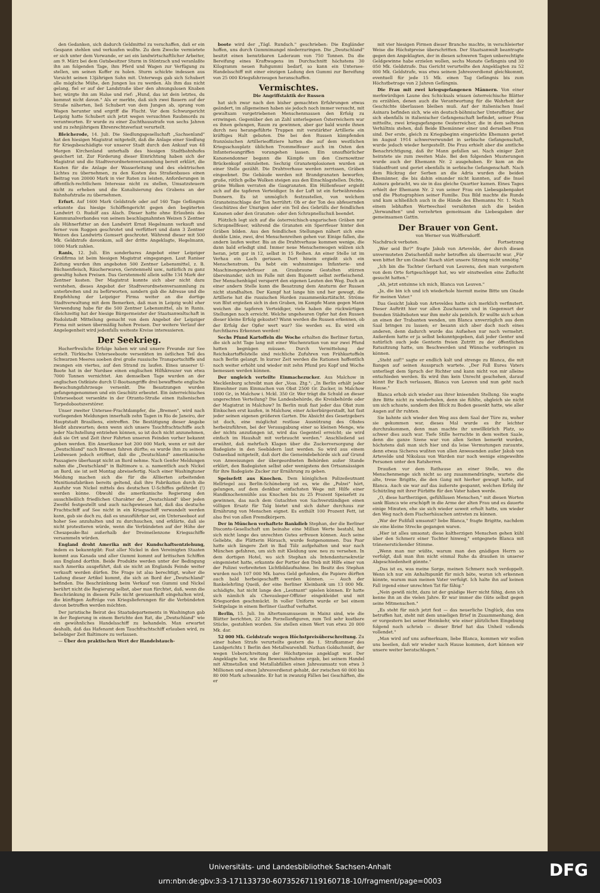den Gedanken, sich dadurch Geldmittel zu verschaffen, daß er ein Gespann stehlen und verkaufen wollte. Zu dem Zwecke vermietete er sich unter dem Vorwande, er sei ein landwirtschaftlicher Arbeiter, am 9. März bei dem Gutsbesitzer Sturm in Stöntzsch und veranlaßte ihn am folgenden Tage, ihm Pferd und Wagen zur Verfügung zu stellen, um seinen Koffer zu holen. Sturm schickte indessen aus Vorsicht seinen 13jährigen Sohn mit. Unterwegs gab sich Schubert alle mögliche Mühe, den Jungen los zu werden. Als ihm das nicht gelang, fiel er auf der Landstraße über den ahnungslosen Knaben her, würgte ihn am Halse und rief: „Hund, das ist dein letztes, du kommst nicht davon." Als er merkte, daß sich zwei Bauern auf der Straße näherten, ließ Schubert von dem Jungen ab, sprang vom Wagen herunter und ergriff die Flucht. Vor dem Schwurgericht Leipzig hatte Schubert sich jetzt wegen versuchten Raubmords zu verantworten. Er wurde zu einer Zuchthausstrafe von sechs Jahren und zu zehnjährigem Ehrenrechtsverlust verurteilt.
Bleicherode, 14. Juli. Die Siedlungsgesellschaft „Sachsenland" hat den hiesigen Magistrat mitgeteilt, daß die Anlage einer Siedlung für Kriegsbeschädigte vor unserer Stadt durch den Ankauf von 48 Morgen Kirchenland unterhalb des hiesigen Stadtbahnhofes gesichert ist. Zur Förderung dieser Einrichtung haben sich der Magistrat und die Stadtverordnetenversammlung bereit erklärt, die Kosten für die Anlage der Wasserleitung und des elektrischen Lichtes zu übernehmen, zu den Kosten des Straßenbaues einen Beitrag von 20000 Mark in vier Raten zu leisten, Anforderungen in öffentlich-rechtlichem Interesse nicht zu stellen, Umsatzsteuern nicht zu erheben und die Kanalisierung des Grabens an der Bahnhofstraße zu übernehmen.
Erfurt. Auf 1600 Mark Geldstrafe oder auf 160 Tage Gefängnis erkannte das hiesige Schöffengericht gegen den begüterten Landwirt O. Rudolf aus Alach. Dieser hatte ohne Erlaubnis des Kommunalverbandes von seinem beschlagnahmten Weizen 5 Zentner als Hühnerfutter an den Landwirt Ernst Hegelmann verkauft und ferner vom Roggen geschrotet und verfüttert und dann 3 Zentner Weizen des Landwirts Gomsert geschrotet. Während dieser mit 500 Mk. Geldstrafe davonkam, soll der dritte Angeklagte, Hegelmann, 1000 Mark zahlen.
Ranis, 12. Juli. Ein sonderbares Angebot einer Leipziger Großfirma ist beim hiesigen Magistrat eingegangen. Laut Raniser Zeitung wurden ihm angeboten 500 Zentner Lebensmittel, z. B. Büchsenfleisch, Räucherwaren, Gerstenmehl usw., natürlich zu ganz gewaltig hohen Preisen. Das Gerstenmehl allein sollte 134 Mark der Zentner kosten. Der Magistrat konnte sich aber nicht dazu verstehen, dieses Angebot der Stadtverordnetenversammlung zu unterbreiten und zu befürworten, sondern gab die Adresse und die Empfehlung der Leipziger Firma weiter an die dortige Stadtverwaltung mit dem Bemerken, daß man in Leipzig wohl eher Verwendung habe für die 500 Zentner Lebensmittel, als in Ranis. Gleichzeitig hat der hiesige Bürgermeister der Staatsanwaltschaft in Rudolstadt Mitteilung gemacht von dem Angebot der Leipziger Firma mit seinen übermäßig hohen Preisen. Der weitere Verlauf der Angelegenheit wird jedenfalls weiteste Kreise interessieren.
Der Seekrieg.
Hocherfreuliche Erfolge haben wir und unsere Freunde zur See erzielt. Türkische Unterseeboote versenkten im östlichen Teil des Schwarzen Meeres soeben drei große russische Transportschiffe und zwangen ein viertes, auf den Strand zu laufen. Eines unserer U-Boote hat in der Nordsee einen englischen Hilfskreuzer von etwa 7000 Tonnen vernichtet. Am demselben Tage wurden an der englischen Ostküste durch U-Bootsangriffe drei bewaffnete englische Bewachungsfahrzeuge versenkt. Die Besatzungen wurden gefangengenommen und ein Geschütz erbeutet. Ein österreichisches Unterseeboot versenkte in der Otranto-Straße einen italienischen Torpedobootszerstörer.
Unser zweiter Untersee-Frachtdampfer, die „Bremen", wird nach vorliegenden Meldungen innerhalb zehn Tagen in Rio de Janeiro, der Hauptstadt Brasiliens, eintreffen. Die Bestätigung dieser Angabe bleibt abzuwarten; denn wenn sich unsere Tauchfrachtschiffe auch jeder Nachstellung entziehen können, so ist doch nicht anzunehmen, daß sie Ort und Zeit ihrer Fahrten unseren Feinden vorher bekannt geben werden. Ein Amerikaner bot 200 000 Mark, wenn er mit der „Deutschland" nach Bremen fahren dürfte; es wurde ihm zu seinem Leidwesen jedoch eröffnet, daß die „Deutschland" amerikanische Passagiere überhaupt nicht an Bord nehme. Nach Genfer Meldungen nahm die „Deutschland" in Baltimore u. a. namentlich auch Nickel an Bord, sie ist seit Montag abreisefertig. Nach einer Washingtoner Meldung machen sich die für die Alliierten arbeitenden Munitionsfabriken bereits geltend, daß ihre Fabrikation durch die Ausfuhr von Nickel mittels des deutschen U-Schiffes gefährdet (!) werden könne. Obwohl die amerikanische Regierung den ausschließlich friedlichen Charakter der „Deutschland" über jeden Zweifel festgestellt und auch nachgewiesen hat, daß das deutsche Frachtschiff auf See nicht in ein Kriegsschiff verwandelt werden kann, gab sie doch zu, daß es unausführbar sei, ein Unterseeboot auf hoher See anzuhalten und zu durchsuchen, und erklärte, daß sie nicht protestieren würde, wenn die Verbündeten auf der Höhe der Chesapeake-Bai außerhalb der Dreimeilenzone Kriegsschiffe versammeln würden.
England droht Amerika mit der Kundschaftsentziehung, indem es bekanntgibt: Fast aller Nickel in den Vereinigten Staaten kommt aus Kanada und aller Gummi kommt auf britischen Schiffen aus England dorthin. Beide Produkte werden unter der Bedingung nach Amerika ausgeführt, daß sie nicht an Englands Feinde weiter verkauft werden dürfen. Die Frage ist also berechtigt, woher die Ladung dieser Artikel kommt, die sich an Bord der „Deutschland" befinden. Die Beschränkung beim Verkauf von Gummi und Nickel berührt nicht die Regierung selbst, aber man fürchtet, daß, wenn die Beschränkung in diesem Falle nicht gewissenhaft eingehalten wird, die künftigen Aufträge von Kriegslieferungen für die Verbündeten davon betroffen werden möchten.
Der juristische Beirat des Staatsdepartements in Washington gab in der Regierung in einem Berichte den Rat, die „Deutschland" wie ein gewöhnliches Handelsschiff zu behandeln. Man erwartet deshalb, daß das Hafenamt dem Tauchfrachtschiff erlauben wird, zu beliebiger Zeit Baltimore zu verlassen.
— Über den praktischen Wert der Handelstauch-
boote wird der „Tägl. Rundsch." geschrieben: Die Engländer hoffen, uns durch Gummimangel niederzuringen. Die „Deutschland" besitzt einen benutzbaren Laderaum von 750 Tonnen. Da die Bereifung eines Kraftwagens im Durchschnitt höchstens 30 Kilogramm neuen Rohgummi bedarf, so kann ein Untersee-Handelsschiff mit einer einzigen Ladung den Gummi zur Bereifung von 25 000 Kriegsfahrzeugen heranschaffen.
Vermischtes.
Die Angriffstaktik der Russen
hat sich zwar nach den bisher gemachten Erfahrungen etwas geändert, im allgemeinen haben sie jedoch noch immer versucht, mit gewaltsam vorgetriebenen Menschenmassen den Erfolg zu erzwingen. Gegenüber den an Zahl unterlegenen Österreichern war es ihnen gelungen, Raum zu gewinnen, aber gar bald wurde ihnen durch neu herangeführte Truppen mit verstärkter Artillerie ein kräftiges Halt geboten. Die bei den Russen kämpfenden französischen Artillerieoffiziere hatten die auf dem westlichen Kriegsschauplatz üblichen Trommelfeuer auch im Osten den Infanterieangriffen vorangehen lassen. Ein unaufhörlicher Kanonendonner begann die Kämpfe um den Czernowitzer Brückenkopf einzuleiten. Sechzig Granatexplosionen wurden an einer Stelle gezählt. Die Drahtverhaue werden zerrissen, Gräben eingeebnet. Die Gebäude werden mit Brandgranaten beworfen; große, rötlich gelbe Wolken steigen aus den Einschlagstellen. Dichte, grüne Wolken verraten die Gasgranaten. Ein Höllenfeuer ergießt sich auf die tapferen Verteidiger. In der Luft ist ein fortwährendes Donnern. Es ist unmöglich festzustellen, von welchem Granateinschlage der Ton herrührt: Ob er der Ton des abfeuernden Geschützes der Unsrigen oder ein Teil des Gebrülls der feindlichen Kanonen oder den Granaten- oder den Schrapnellschuß beendet.
Plötzlich legt sich auf die österreichisch-ungarischen Gräben nur Schrapnellfeuer, während die Granaten ein Sperrfeuer hinter den Gräben bilden. Aus den feindlichen Stellungen nähert sich eine dunkle Linie, zwei, drei Menschenreihen gehen vor. Einige fallen, die andern laufen weiter. Bis an die Drahtverhaue kommen wenige, die dann bald erledigt sind. Immer neue Menschenwogen wälzen sich heran, jetzt gar in 12, selbst in 15 Reihen. An einer Stelle ist im Verhau ein Loch gerissen. Dort hinein ergießt sich ein Menschenstrom. Da hebt ein wahnsinniges Infanterie- und Maschinengewehrfeuer an. Graubraune Gestalten stürzen übereinander, sich im Falle mit dem Bajonett selbst zerfleischend. Der Menschenhügel versperrt den eigenen Leuten den Weg. Doch an einer andern Stelle kann die Besatzung dem Ansturm der Russen nicht standhalten. Der Kampf hat lange hin und her gewogt, die Artillerie hat die russischen Horden zusammenkartätscht. Ströme von Blut ergießen sich in den Graben, im Kampfe Mann gegen Mann weichen die tapferen Verteidiger, viele haben die rückwärtigen Stellungen noch erreicht. Welche ungeheuren Opfer hat den Russen dieser kleine Erfolg gekostet? Wann werden die Russen erkennen, ob der Erfolg der Opfer wert war? Sie werden es. Es wird ein furchtbares Erkennen werden!
Sechs Pfund Kartoffeln die Woche erhalten die Berliner fortan, die sich acht Tage lang mit einer Wochenration von nur zwei Pfund hatten begnügen müssen. Durch Vermittelung der Reichskartoffelstelle sind reichliche Zufuhren von Frühkartoffeln nach Berlin gelangt. In kurzer Zeit werden die Rationen hoffentlich noch weiter erhöht und wieder mit zehn Pfund pro Kopf und Woche bemessen werden können.
Der ungleich verteilte Einmachezucker. Aus Malchow in Mecklenburg schreibt man der „Voss. Ztg.": „In Berlin erhält jeder Einwohner zum Einmachen von Obst 2500 Gr. Zucker, in Malchow 1000 Gr., in Malchow i. Mckl. 350 Gr. Wer trägt die Schuld an dieser ungerechten Verteilung? Die Landesbehörde, die Kreisbehörde oder der Magistrat in Malchow? In Berlin muß fast jeder das Obst zum Einkochen erst kaufen, in Malchow, einer Ackerbürgerstadt, hat fast jeder seinen eigenen größeren Garten. Die Absicht des Gesetzgebers ist doch, eine möglichst restlose Ausnützung des Obstes herbeizuführen, bei der Verausgabung einer so kleinen Menge, wie der nichts anzufangen ist, wird das Gegenteil erreicht; sie wird einfach im Haushalt mit verbraucht werden." Anschließend sei erwähnt, daß mehrfach Klagen über die Zuckerversorgung der Badegäste in den Seebädern laut werden. So wird aus einem Ostseebad mitgeteilt, daß dort die Gemeindebehörde sich auf Grund von Anweisungen der übergeordneten Behörden außer Stande erklärt, den Badegästen selbst oder wenigstens den Ortsansässigen für ihre Badegäste Zucker zur Ernährung zu geben.
Speisefett aus Knochen. Dem königlichen Polizeileutnant Hellriegel aus Berlin-Schöneberg ist es, wie die „Polzei" hört, gelungen, auf dem denkbar einfachsten Wege mit Hilfe einer Handknochenmühle aus Knochen bis zu 25 Prozent Speisefett zu gewinnen, das nach dem Gutachten von Sachverständigen einen völligen Ersatz für Talg bietet und sich daher durchaus zur Ernährung von Menschen eignet. Es enthält 100 Prozent Fett, ist also frei von allen Fremdkörpern.
Der in München verhaftete Bankdieb Stephan, der die Berliner Disconto-Gesellschaft um beinahe eine Million Werte bestahl, hat sich nicht lange des unrechten Gutes erfreuen können. Auch seine Geliebte, die Plätterin Hörasch, wurde festgenommen. Das Paar hatte sich längere Zeit in Bad Tölz aufgehalten und war nach München gefahren, um sich mit Kleidung usw. neu zu versehen. In dem dortigen Hotel, wo sich Stephan als Intendantursekretär eingemietet hatte, erkannte der Portier den Dieb mit Hilfe einer von der Polizei verbreiteten Lichtbildaufnahme. Im Besitz des Stephan wurden noch 107 000 Mk. bares Geld gefunden, die Papiere dürften auch bald herbeigeschafft werden können. — Auch der Bankelehrling Queiß, der eine Berliner Kleinbank um 13 000 Mk. schädigte, hat nicht lange den „Leutnant" spielen können. Er hatte sich nämlich als Chevauleger-Offizier eingekleidet und mit Kriegsorden geschmückt. In voller Uniform wurde er bei einem Sektgelage in einem Berliner Gasthof verhaftet.
Berlin, 15. Juli. Im Altertumsmuseum in Mainz sind, wie die Blätter berichten, 22 alte Porzellanfiguren, zum Teil sehr kostbare Stücke, gestohlen worden. Sie stellen einen Wert von etwa 20 000 Mk. dar.
52 000 Mk. Geldstrafe wegen Höchstpreisüberschreitung. Zu einer hohen Strafe verurteilte gestern die 1. Strafkammer des Landgerichts 1 Berlin den Metallwarenhdl. Nathan Goldschmidt, der wegen Ueberschreitung der Höchstpreise angeklagt war. Der Angeklagte hat, wie die Beweisaufnahme ergab, bei seinem Handel mit Altmetallen und Metallabfällen einen Jahresumsatz von etwa 3 Millionen und einen Jahresverdienst gehabt, der zwischen 60 000 bis 80 000 Mark schwankte. Er hat in zwanzig Fällen bei Geschäften, die er
mit vier hiesigen Firmen dieser Branche machte, in verschleierter Weise die Höchstpreise überschritten. Der Staatsanwalt beantragte gegen den Angeklagten, der in diesen schweren Tagen unberechtigte Geldgewinne habe erzielen wollen, sechs Monate Gefängnis und 30 050 Mk. Geldstrafe. Das Gericht verurteilte den Angeklagten zu 52 000 Mk. Geldstrafe, was etwa seinem Jahresverdienst gleichkommt, eventuell für jede 15 Mk. einen Tag Gefängnis bis zum Höchstbetrage von 2 Jahren Gefängnis.
Die Frau mit zwei kriegsgefangenen Männern. Von einer merkwürdigen Laune des Schicksals wissen österreichische Blätter zu erzählen, denen auch die Verantwortung für die Wahrheit der Geschichte überlassen bleiben muß. Auf der italienischen Insel Asinara befinden sich, wie ein deutsch-böhmischer Unteroffizier, der sich ebenfalls in italienischer Gefangenschaft befindet, seiner Frau mitteilte, zwei kriegsgefangene Oesterreicher, die in dem seltenen Verhältnis stehen, daß Beide Ehemänner einer und derselben Frau sind. Der erste, gleich zu Kriegsbeginn eingerückte Ehemann geriet im August 1914 schwerverwundet in serbische Gefangenschaft, wurde jedoch wieder hergestellt. Die Frau erhielt aber die amtliche Benachrichtigung, daß ihr Mann gefallen sei. Nach einiger Zeit heiratete sie zum zweiten Male. Bei den folgenden Musterungen wurde auch der Ehemann Nr. 2 ausgehoben. Er kam an die Südostfront und geriet ebenfalls in serbische Gefangenschaft. Nach dem Rückzug der Serben an die Adria wurden die beiden Ehemänner, die bis dahin einander nicht kannten, auf die Insel Asinara gebracht, wo sie in das gleiche Quartier kamen. Eines Tages erhielt der Ehemann Nr. 2 von seiner Frau ein Liebesgabenpaket und die Photographien seiner Familie. Das Bild machte die Runde und kam schließlich auch in die Hände des Ehemanns Nr. 1. Nach einem lebhaften Wortwechsel versöhnten sich die beiden „Verwandten" und verzehrten gemeinsam die Liebesgaben der gemeinsamen Gattin.
Der Brauer von Gent.
von Werner von Wolffersdorff.
Nachdruck verboten. Fortsetzung
„Wer seid Ihr?" fragte Jakob von Artevelde, der durch diesen unvermuteten Zwischenfall mehr betroffen als überrascht war. „Für wen bittet Ihr um Gnade! Rasch stört unsere Sitzung nicht unnötig."
„Ich bin die Tochter Gerhard von Leuvens, den man vorgestern von dem Orte fortgeschleppt hat, wo wir einstweilen eine Zuflucht gesucht hatten."
„Ah, jetzt entsinne ich mich, Blanca von Leuven."
„Ja, die bin ich und ich wiederhole hiermit meine Bitte um Gnade für meinen Vater."
Das Gesicht Jakob von Arteveldes hatte sich merklich verfinstert. Dieser Auftritt hier vor allen Zuschauern und in Gegenwart der fremden Städteboten war ihm mehr als peinlich. Er wollte sich schon an einen der Trabanten wenden, um Blanca unverzüglich aus dem Saal bringen zu lassen; er besann sich aber doch noch eines anderen, denn dadurch wurde das Aufsehen nur noch vermehrt. Außerdem hatte er ja selbst bekanntgegeben, daß jeder Genter und natürlich auch jede Genterin freien Zutritt zu der öffentlichen Ratssitzung hatte, um Beschwerden und Wünsche vorbringen zu können.
„Steht auf!" sagte er endlich kalt und strenge zu Blanca, die mit Bangen auf seinen Ausspruch wartete. „Der Fall Eures Vaters unterliegt dem Spruch der Richter und kann nicht von mir alleine entschieden werden. Es wird ihm kein Unrecht geschehen, darauf könnt Ihr Euch verlassen, Blanca von Leuven und nun geht nach Hause."
Blanca erhob sich wieder aus ihrer knieenden Stellung. Sie wagte ihre Bitte nicht zu wiederholen, denn sie fühlte, obgleich sie nicht um sich schaute, sondern den Blick zu Boden gesenkt hatte, wie aller Augen auf ihr ruhten.
Sie bahnte sich wieder den Weg aus dem Saal der Türe zu, woher sie gekommen war, dieses Mal wurde es ihr leichter durchzukommen, denn man machte ihr unwillkürlich Platz, so schwer dies auch war. Tiefe Stille herrschte in dem weiten Saale, denn die ganze Szene war von allen Seiten bemerkt worden, höchstens daß man sich hier und da leise Vermutungen zuraunte, denn etwas Sicheres wußten von allen Anwesenden außer Jakob von Artevelde und Nikolaus von Warden nur noch wenige eingeweihte Personen unter den Ratsherren.
Draußen vor dem Rathause an einer Stelle, wo die Menschenmenge sich nicht so arg zusammendrängte, wartete die alte, treue Brigitte, die den Gang mit hierher gewagt hatte, auf Blanca. Auch sie war auf das äußerste gespannt, welchen Erfolg ihr Schützling mit ihrer Fürbitte für den Vater haben werde.
„O, diese hartherzigen, gefühllosen Menschen," mit diesen Worten sank Blanca wie erschöpft in die Arme der alten Frau und es dauerte einige Minuten, ehe sie sich wieder soweit erholt hatte, um wieder den Weg nach dem Fischerhäuschen antreten zu können.
„War der Fußfall umsonst? liebe Blanca," fragte Brigitte, nachdem sie eine kleine Strecke gegangen waren.
„Hier ist alles umsonst; diese kaltherzigen Menschen gehen kühl über den Schmerz einer Tochter hinweg," entgegnete Blanca mit tränenerstickender Stimme.
„Wenn man nur wüßte, warum man den gnädigen Herrn so verfolgt, daß man ihm nicht einmal Ruhe da draußen in unserer Abgeschiedenheit gönnte."
„Das ist es, was meine Sorge, meinen Schmerz noch verdoppelt. Wenn ich nur ein Anhaltspunkt für mich böte, woran ich erkennen könnte, warum man meinen Vater verfolgt. Ich halte ihn auf keinen Fall irgend einer unrechten Tat für fähig."
„Nein gewiß nicht, dazu ist der gnädige Herr nicht fähig, denn ich kenne ihn an die vielen Jahre. Er war immer die Güte selbst gegen seine Mitmenschen."
„Es steht für mich jetzt fest — das neuerliche Unglück, das uns betroffen hat, steht mit dem unseligen Brief in Zusammenhang, den er vorgestern bei seiner Heimkehr, wie einer plötzlichen Eingebung folgend noch schrieb — dieser Brief hat das Unheil vollends vollendet."
„Man wird auf uns aufmerksam, liebe Blanca, kommen wir wollen uns beeilen, daß wir wieder nach Hause kommen, dort können wir unsere weiter beratschlagen."
Universitäts- und Landesbibliothek Sachsen-Anhalt
urn:nbn:de:gbv:3:3-171133730-6073526711916071​8-10/fragment/page=0003
DFG